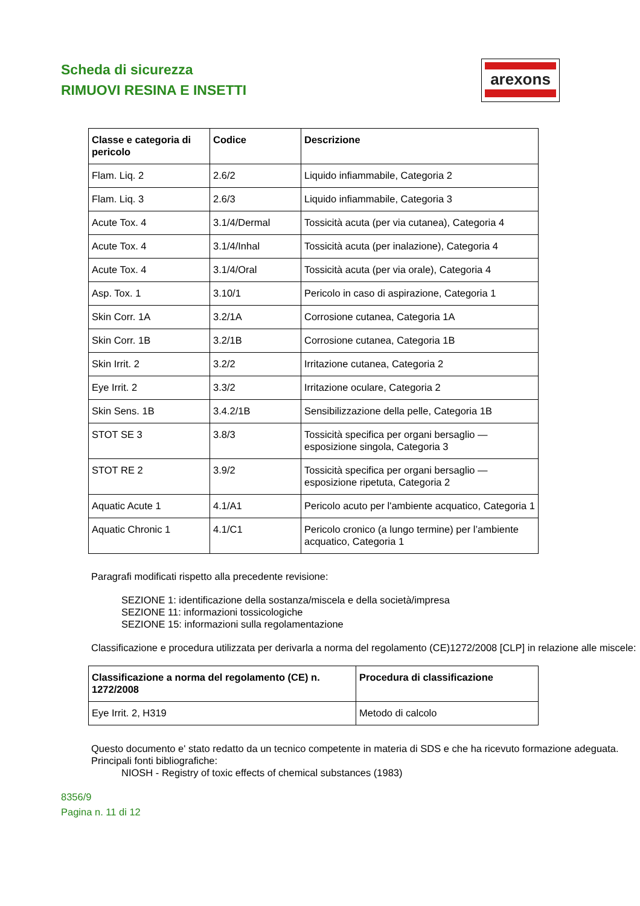Scheda di sicurezza
RIMUOVI RESINA E INSETTI
arexons
| Classe e categoria di pericolo | Codice | Descrizione |
| --- | --- | --- |
| Flam. Liq. 2 | 2.6/2 | Liquido infiammabile, Categoria 2 |
| Flam. Liq. 3 | 2.6/3 | Liquido infiammabile, Categoria 3 |
| Acute Tox. 4 | 3.1/4/Dermal | Tossicità acuta (per via cutanea), Categoria 4 |
| Acute Tox. 4 | 3.1/4/Inhal | Tossicità acuta (per inalazione), Categoria 4 |
| Acute Tox. 4 | 3.1/4/Oral | Tossicità acuta (per via orale), Categoria 4 |
| Asp. Tox. 1 | 3.10/1 | Pericolo in caso di aspirazione, Categoria 1 |
| Skin Corr. 1A | 3.2/1A | Corrosione cutanea, Categoria 1A |
| Skin Corr. 1B | 3.2/1B | Corrosione cutanea, Categoria 1B |
| Skin Irrit. 2 | 3.2/2 | Irritazione cutanea, Categoria 2 |
| Eye Irrit. 2 | 3.3/2 | Irritazione oculare, Categoria 2 |
| Skin Sens. 1B | 3.4.2/1B | Sensibilizzazione della pelle, Categoria 1B |
| STOT SE 3 | 3.8/3 | Tossicità specifica per organi bersaglio — esposizione singola, Categoria 3 |
| STOT RE 2 | 3.9/2 | Tossicità specifica per organi bersaglio — esposizione ripetuta, Categoria 2 |
| Aquatic Acute 1 | 4.1/A1 | Pericolo acuto per l'ambiente acquatico, Categoria 1 |
| Aquatic Chronic 1 | 4.1/C1 | Pericolo cronico (a lungo termine) per l’ambiente acquatico, Categoria 1 |
Paragrafi modificati rispetto alla precedente revisione:
SEZIONE 1: identificazione della sostanza/miscela e della società/impresa
SEZIONE 11: informazioni tossicologiche
SEZIONE 15: informazioni sulla regolamentazione
Classificazione e procedura utilizzata per derivarla a norma del regolamento (CE)1272/2008 [CLP] in relazione alle miscele:
| Classificazione a norma del regolamento (CE) n. 1272/2008 | Procedura di classificazione |
| --- | --- |
| Eye Irrit. 2, H319 | Metodo di calcolo |
Questo documento e' stato redatto da un tecnico competente in materia di SDS e che ha ricevuto formazione adeguata.
Principali fonti bibliografiche:
NIOSH - Registry of toxic effects of chemical substances (1983)
8356/9
Pagina n. 11 di 12